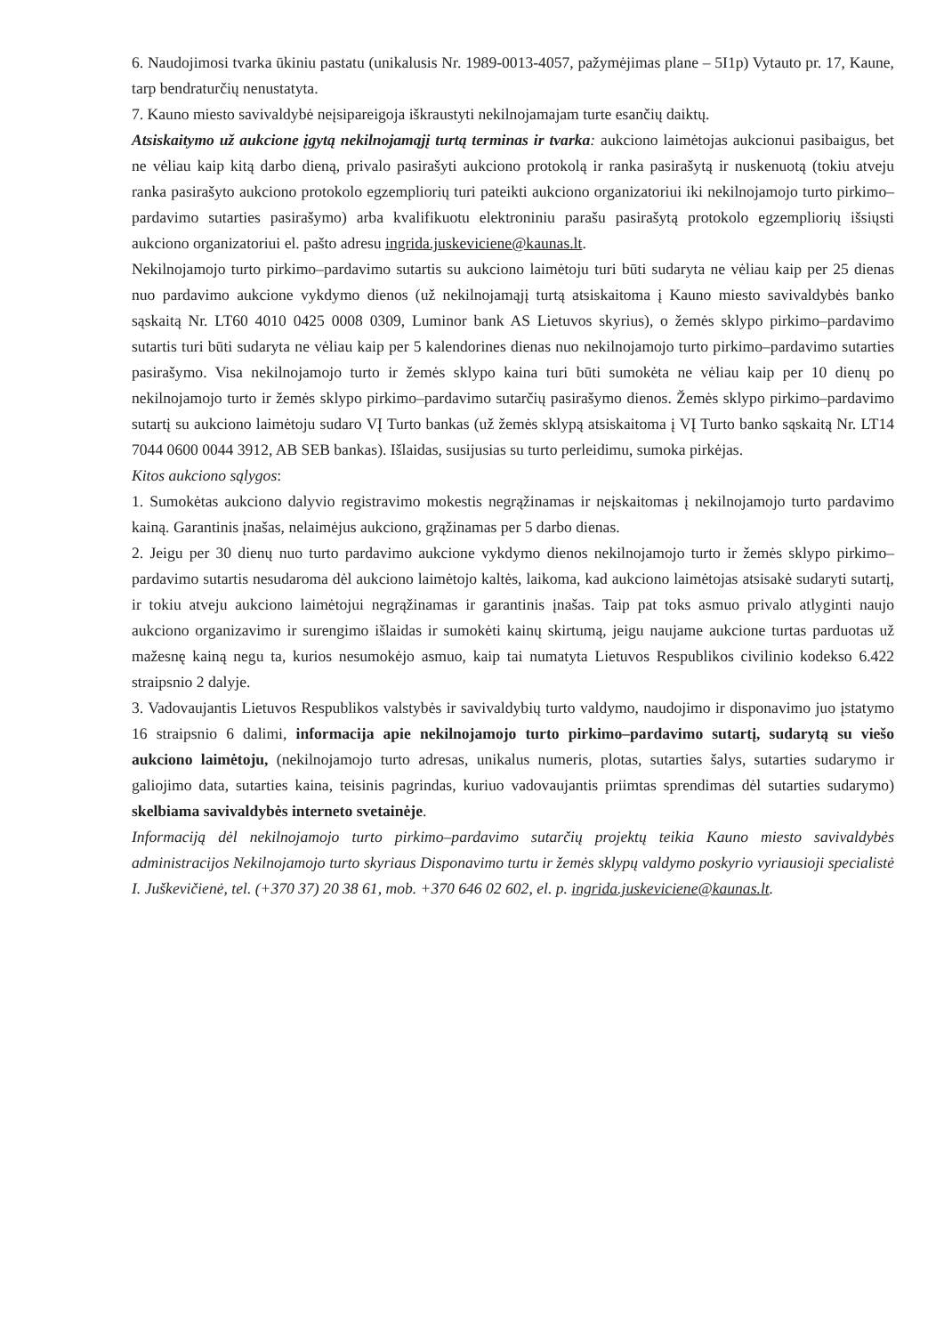6. Naudojimosi tvarka ūkiniu pastatu (unikalusis Nr. 1989-0013-4057, pažymėjimas plane – 5I1p) Vytauto pr. 17, Kaune, tarp bendraturčių nenustatyta.
7. Kauno miesto savivaldybė neįsipareigoja iškraustyti nekilnojamajam turte esančių daiktų.
Atsiskaitymo už aukcione įgytą nekilnojamąjį turtą terminas ir tvarka: aukciono laimėtojas aukcionui pasibaigus, bet ne vėliau kaip kitą darbo dieną, privalo pasirašyti aukciono protokolą ir ranka pasirašytą ir nuskenuotą (tokiu atveju ranka pasirašyto aukciono protokolo egzempliorių turi pateikti aukciono organizatoriui iki nekilnojamojo turto pirkimo–pardavimo sutarties pasirašymo) arba kvalifikuotu elektroniniu parašu pasirašytą protokolo egzempliorių išsiųsti aukciono organizatoriui el. pašto adresu ingrida.juskeviciene@kaunas.lt.
Nekilnojamojo turto pirkimo–pardavimo sutartis su aukciono laimėtoju turi būti sudaryta ne vėliau kaip per 25 dienas nuo pardavimo aukcione vykdymo dienos (už nekilnojamąjį turtą atsiskaitoma į Kauno miesto savivaldybės banko sąskaitą Nr. LT60 4010 0425 0008 0309, Luminor bank AS Lietuvos skyrius), o žemės sklypo pirkimo–pardavimo sutartis turi būti sudaryta ne vėliau kaip per 5 kalendorines dienas nuo nekilnojamojo turto pirkimo–pardavimo sutarties pasirašymo. Visa nekilnojamojo turto ir žemės sklypo kaina turi būti sumokėta ne vėliau kaip per 10 dienų po nekilnojamojo turto ir žemės sklypo pirkimo–pardavimo sutarčių pasirašymo dienos. Žemės sklypo pirkimo–pardavimo sutartį su aukciono laimėtoju sudaro VĮ Turto bankas (už žemės sklypą atsiskaitoma į VĮ Turto banko sąskaitą Nr. LT14 7044 0600 0044 3912, AB SEB bankas). Išlaidas, susijusias su turto perleidimu, sumoka pirkėjas.
Kitos aukciono sąlygos:
1. Sumokėtas aukciono dalyvio registravimo mokestis negrąžinamas ir neįskaitomas į nekilnojamojo turto pardavimo kainą. Garantinis įnašas, nelaimėjus aukciono, grąžinamas per 5 darbo dienas.
2. Jeigu per 30 dienų nuo turto pardavimo aukcione vykdymo dienos nekilnojamojo turto ir žemės sklypo pirkimo–pardavimo sutartis nesudaroma dėl aukciono laimėtojo kaltės, laikoma, kad aukciono laimėtojas atsisakė sudaryti sutartį, ir tokiu atveju aukciono laimėtojui negrąžinamas ir garantinis įnašas. Taip pat toks asmuo privalo atlyginti naujo aukciono organizavimo ir surengimo išlaidas ir sumokėti kainų skirtumą, jeigu naujame aukcione turtas parduotas už mažesnę kainą negu ta, kurios nesumokėjo asmuo, kaip tai numatyta Lietuvos Respublikos civilinio kodekso 6.422 straipsnio 2 dalyje.
3. Vadovaujantis Lietuvos Respublikos valstybės ir savivaldybių turto valdymo, naudojimo ir disponavimo juo įstatymo 16 straipsnio 6 dalimi, informacija apie nekilnojamojo turto pirkimo–pardavimo sutartį, sudarytą su viešo aukciono laimėtoju, (nekilnojamojo turto adresas, unikalus numeris, plotas, sutarties šalys, sutarties sudarymo ir galiojimo data, sutarties kaina, teisinis pagrindas, kuriuo vadovaujantis priimtas sprendimas dėl sutarties sudarymo) skelbiama savivaldybės interneto svetainėje.
Informaciją dėl nekilnojamojo turto pirkimo–pardavimo sutarčių projektų teikia Kauno miesto savivaldybės administracijos Nekilnojamojo turto skyriaus Disponavimo turtu ir žemės sklypų valdymo poskyrio vyriausioji specialistė I. Juškevičienė, tel. (+370 37) 20 38 61, mob. +370 646 02 602, el. p. ingrida.juskeviciene@kaunas.lt.